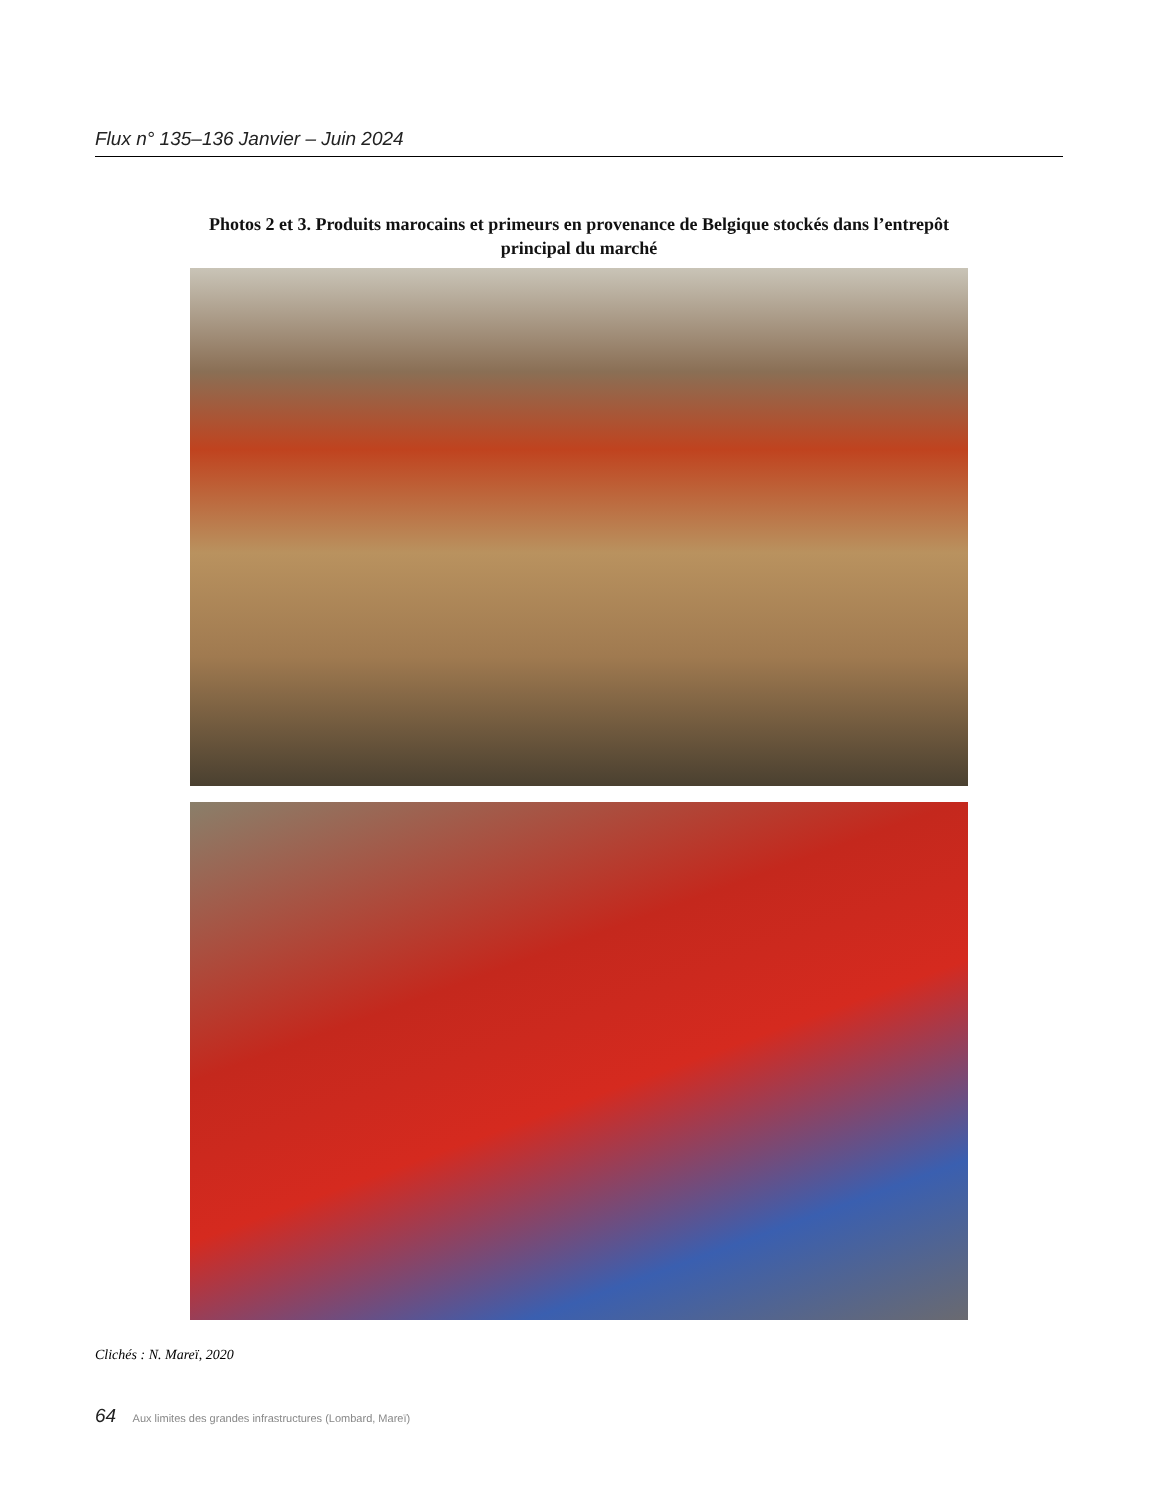Flux n° 135–136 Janvier – Juin 2024
Photos 2 et 3. Produits marocains et primeurs en provenance de Belgique stockés dans l’entrepôt principal du marché
Clichés : N. Mareï, 2020
64 Aux limites des grandes infrastructures (Lombard, Mareï)